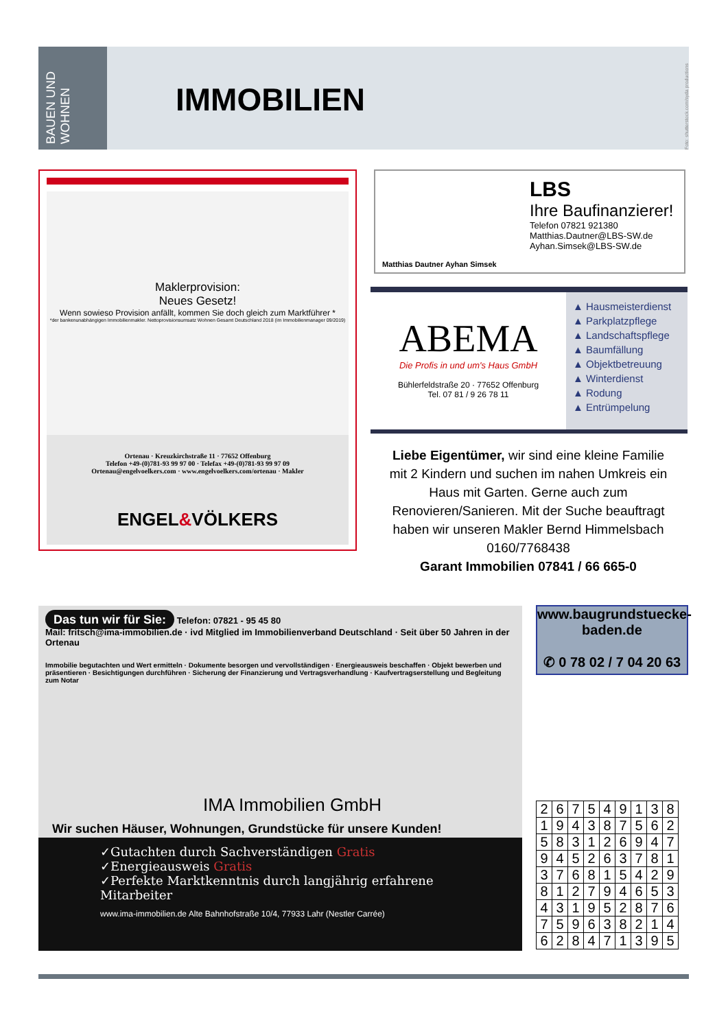BAUEN UND WOHNEN
IMMOBILIEN
Foto: shutterstock.com/syda productions
Maklerprovision:
Neues Gesetz!
Wenn sowieso Provision anfällt, kommen Sie doch gleich zum Marktführer *
*der bankenunabhängigen Immobilienmakler. Nettoprovisionsumsatz Wohnen Gesamt Deutschland 2018 (im Immobilienmanager 09/2019)
Ortenau · Kreuzkirchstraße 11 · 77652 Offenburg
Telefon +49-(0)781-93 99 97 00 · Telefax +49-(0)781-93 99 97 09
Ortenau@engelvoelkers.com · www.engelvoelkers.com/ortenau · Makler
ENGEL&VÖLKERS
Matthias Dautner Ayhan Simsek
LBS
Ihre Baufinanzierer!
Telefon 07821 921380
Matthias.Dautner@LBS-SW.de
Ayhan.Simsek@LBS-SW.de
ABEMA
Die Profis in und um's Haus GmbH
Bühlerfeldstraße 20 · 77652 Offenburg
Tel. 07 81 / 9 26 78 11
▲ Hausmeisterdienst
▲ Parkplatzpflege
▲ Landschaftspflege
▲ Baumfällung
▲ Objektbetreuung
▲ Winterdienst
▲ Rodung
▲ Entrümpelung
Liebe Eigentümer, wir sind eine kleine Familie mit 2 Kindern und suchen im nahen Umkreis ein Haus mit Garten. Gerne auch zum Renovieren/Sanieren. Mit der Suche beauftragt haben wir unseren Makler Bernd Himmelsbach 0160/7768438
Garant Immobilien 07841 / 66 665-0
Das tun wir für Sie: Telefon: 07821 - 95 45 80
Mail: fritsch@ima-immobilien.de · ivd Mitglied im Immobilienverband Deutschland · Seit über 50 Jahren in der Ortenau
Immobilie begutachten und Wert ermitteln · Dokumente besorgen und vervollständigen · Energieausweis beschaffen · Objekt bewerben und präsentieren · Besichtigungen durchführen · Sicherung der Finanzierung und Vertragsverhandlung · Kaufvertragserstellung und Begleitung zum Notar
IMA Immobilien GmbH
Wir suchen Häuser, Wohnungen, Grundstücke für unsere Kunden!
✓Gutachten durch Sachverständigen Gratis
✓Energieausweis Gratis
✓Perfekte Marktkenntnis durch langjährig erfahrene Mitarbeiter
www.ima-immobilien.de Alte Bahnhofstraße 10/4, 77933 Lahr (Nestler Carrée)
www.baugrundstuecke-baden.de
✆ 0 78 02 / 7 04 20 63
| 2 | 6 | 7 | 5 | 4 | 9 | 1 | 3 | 8 |
| 1 | 9 | 4 | 3 | 8 | 7 | 5 | 6 | 2 |
| 5 | 8 | 3 | 1 | 2 | 6 | 9 | 4 | 7 |
| 9 | 4 | 5 | 2 | 6 | 3 | 7 | 8 | 1 |
| 3 | 7 | 6 | 8 | 1 | 5 | 4 | 2 | 9 |
| 8 | 1 | 2 | 7 | 9 | 4 | 6 | 5 | 3 |
| 4 | 3 | 1 | 9 | 5 | 2 | 8 | 7 | 6 |
| 7 | 5 | 9 | 6 | 3 | 8 | 2 | 1 | 4 |
| 6 | 2 | 8 | 4 | 7 | 1 | 3 | 9 | 5 |